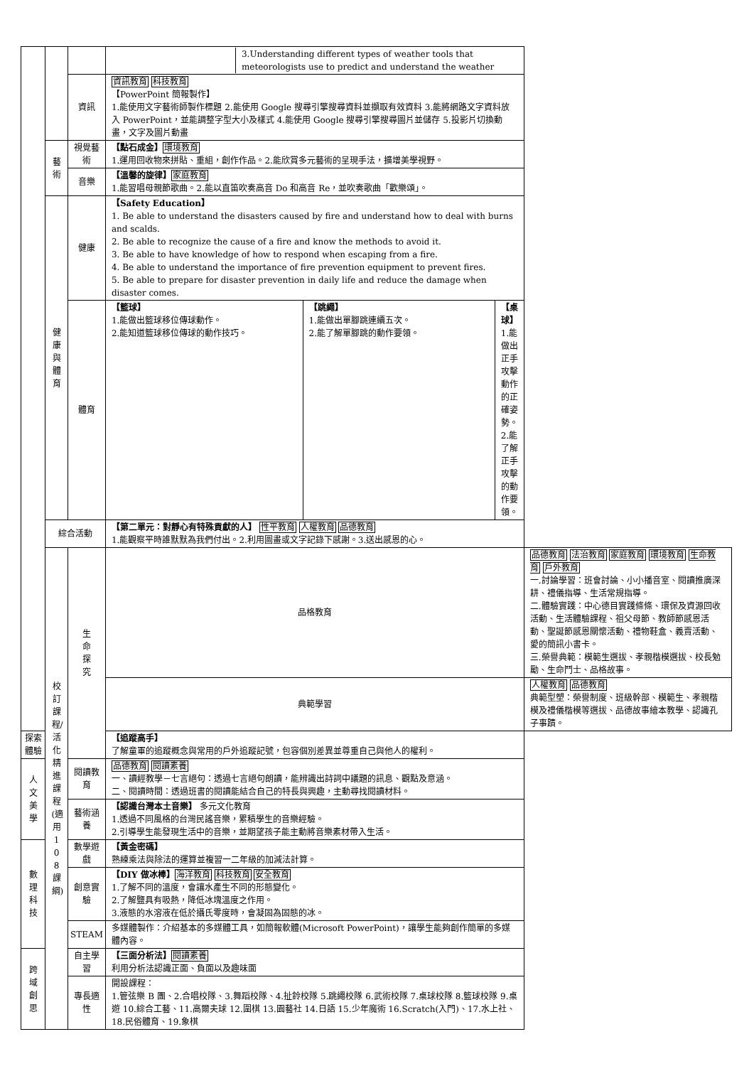| | | | 3.Understanding different types of weather tools that meteorologists use to predict and understand the weather | |
| | | 資訊 | 資訊教育 科技教育 【PowerPoint 簡報製作】 1.能使用文字藝術師製作標題 2.能使用 Google 搜尋引擎搜尋資料並擷取有效資料 3.能將網路文字資料放入 PowerPoint，並能調整字型大小及樣式 4.能使用 Google 搜尋引擎搜尋圖片並儲存 5.投影片切換動畫，文字及圖片動畫 | |
| | 藝術 | 視覺藝術 | 【點石成金】 環境教育 1.運用回收物來拼貼、重組，創作作品。2.能欣賞多元藝術的呈現手法，擴增美學視野。 | |
| | | 音樂 | 【溫馨的旋律】 家庭教育 1.能習唱母親節歌曲。2.能以直笛吹奏高音 Do 和高音 Re，並吹奏歌曲「歡樂頌」。 | |
| | 健康與體育 | 健康 | 【Safety Education】 1. Be able to understand the disasters caused by fire and understand how to deal with burns and scalds. 2. Be able to recognize the cause of a fire and know the methods to avoid it. 3. Be able to have knowledge of how to respond when escaping from a fire. 4. Be able to understand the importance of fire prevention equipment to prevent fires. 5. Be able to prepare for disaster prevention in daily life and reduce the damage when disaster comes. | |
| | | 體育 | / 【籃球】 1.能做出籃球移位傳球動作。 2.能知道籃球移位傳球的動作技巧。 / 【跳繩】 1.能做出單腳跳連續五次。 2.能了解單腳跳的動作要領。 / 【桌球】 1.能做出正手攻擊動作的正確姿勢。 2.能了解正手攻擊的動作要領。 / | |
| | 綜合活動 | | 【第二單元：對靜心有特殊貢獻的人】 性平教育 人權教育 品德教育 1.能觀察平時誰默默為我們付出。2.利用圖畫或文字記錄下感謝。3.送出感恩的心。 | |
| | 校訂課程/活化精進課程(適用108課綱) | 生命探究 | 品格教育 | 品德教育 法治教育 家庭教育 環境教育 生命教育 戶外教育 一.討論學習：班會討論、小小播音室、閱讀推廣深耕、禮儀指導、生活常規指導。 二.體驗實踐：中心德目實踐條條、環保及資源回收活動、生活體驗課程、祖父母節、教師節感恩活動、聖誕節感恩關懷活動、禮物鞋盒、義賣活動、愛的簡訊小書卡。 三.榮譽典範：模範生選拔、孝親楷模選拔、校長勉勵、生命鬥士、品格故事。 |
| | | | 典範學習 | 人權教育 品德教育 典範型塑：榮譽制度、班級幹部、模範生、孝親楷模及禮儀楷模等選拔、品德故事繪本教學、認識孔子事蹟。 |
| 探索體驗 | | | 【追蹤高手】 了解童軍的追蹤概念與常用的戶外追蹤記號，包容個別差異並尊重自己與他人的權利。 | |
| 人文美學 | | 閱讀教育 | 品德教育 閱讀素養 一、讀經教學－七言絕句：透過七言絕句朗讀，能辨識出詩詞中議題的訊息、觀點及意涵。 二、閱讀時間：透過班書的閱讀能結合自己的特長與興趣，主動尋找閱讀材料。 | |
| | | 藝術涵養 | 【認識台灣本土音樂】 多元文化教育 1.透過不同風格的台灣民謠音樂，累積學生的音樂經驗。 2.引導學生能發現生活中的音樂，並期望孩子能主動將音樂素材帶入生活。 | |
| 數理科技 | | 數學遊戲 | 【黃金密碼】 熟練乘法與除法的運算並複習一二年級的加減法計算。 | |
| | | 創意實驗 | 【DIY 做冰棒】 海洋教育 科技教育 安全教育 1.了解不同的溫度，會讓水產生不同的形態變化。 2.了解鹽具有吸熱，降低冰塊溫度之作用。 3.液態的水溶液在低於攝氏零度時，會凝固為固態的冰。 | |
| | | STEAM | 多媒體製作：介紹基本的多媒體工具，如簡報軟體(Microsoft PowerPoint)，讓學生能夠創作簡單的多媒體內容。 | |
| 跨域創思 | | 自主學習 | 【三面分析法】 閱讀素養 利用分析法認識正面、負面以及趣味面 | |
| | | 專長適性 | 開設課程： 1.管弦樂 B 團、2.合唱校隊、3.舞蹈校隊、4.扯鈴校隊 5.跳繩校隊 6.武術校隊 7.桌球校隊 8.籃球校隊 9.桌遊 10.綜合工藝、11.高爾夫球 12.圍棋 13.園藝社 14.日語 15.少年魔術 16.Scratch(入門)、17.水上社、18.民俗體育、19.象棋 | |